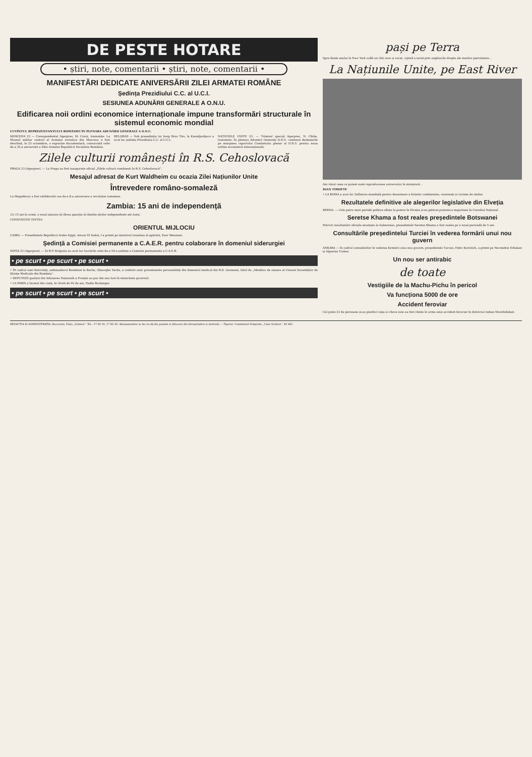DE PESTE HOTARE
• știri, note, comentarii • știri, note, comentarii •
MANIFESTĂRI DEDICATE ANIVERSĂRII ZILEI ARMATEI ROMÂNE
Ședința Prezidiului C.C. al U.C.I.
SESIUNEA ADUNĂRII GENERALE A O.N.U.
Edificarea noii ordini economice internaționale impune transformări structurale în sistemul economic mondial
CUVÎNTUL REPREZENTANTULUI ROMÂNIEI ÎN PLENARA ADUNĂRII GENERALE A O.N.U.
MOSCOVA 23 — Corespondentul Agerpres, M. Coruț, transmite: La Muzeul militar central al Armatei sovietice din Moscova a fost deschisă, la 23 octombrie, o expoziție documentară, consacrată celei de-a 35-a aniversări a Zilei Armatei Republicii Socialiste România.
BELGRAD — Sub președinția lui Iosip Broz Tito, la Karadjordjevo a avut loc ședința Prezidiului C.C. al U.C.I.
NAȚIUNILE UNITE 23. — Trimisul special Agerpres, N. Chilie, transmite: În plenara Adunării Generale O.N.U. continuă dezbaterile pe marginea raportului Comitetului plenar al O.N.U. pentru noua ordine economică internațională.
Zilele culturii românești în R.S. Cehoslovacă
PRAGA 23 (Agerpres). — La Praga au fost inaugurate oficial „Zilele culturii românești în R.S. Cehoslovacă”.
Mesajul adresat de Kurt Waldheim cu ocazia Zilei Națiunilor Unite
Întrevedere româno-somaleză
La Mogadiscio a fost sărbătorită cea de-a X-a aniversare a revoluției somaleze.
Zambia: 15 ani de independență
Cu 15 ani în urmă, o nouă națiune își făcea apariția în familia țărilor independente ale lumii.
CONSTANTIN ȚINTEA
ORIENTUL MIJLOCIU
CAIRO. — Președintele Republicii Arabe Egipt, Anwar El Sadat, l-a primit pe ministrul israelian al apărării, Ezer Weizman.
Ședință a Comisiei permanente a C.A.E.R. pentru colaborare în domeniul siderurgiei
SOFIA 23 (Agerpres). — În R.P. Bulgaria au avut loc lucrările celei de-a 54-a ședințe a Comisiei permanente a C.A.E.R.
• pe scurt • pe scurt • pe scurt •
• ÎN cadrul unei festivități, ambasadorul României la Berlin, Gheorghe Tache, a conferit unor proeminente personalități din domeniul medical din R.D. Germană, titlul de „Membru de onoare al Uniunii Societăților de Științe Medicale din România”.
• DEPUTAȚII gauliști din Adunarea Națională a Franței au pus din nou luni în minoritate guvernul.
• LA PARIS a încetat din viață, în vîrstă de 92 de ani, Nadia Boulanger.
• pe scurt • pe scurt • pe scurt •
pași pe Terra
Spre finele anului la New York suflă un vînt rece și uscat, vijiind a iarnă prin unghiurile drepte ale marilor patrulatere...
La Națiunile Unite, pe East River
Am văzut ceea ce putem numi reproducerea universului în miniatură...
IOAN TIMOFTE
• LA ROMA a avut loc întîlnirea mondială pentru dezarmare a forțelor combatante, rezistenți și victime de război.
Rezultatele definitive ale alegerilor legislative din Elveția
BERNA. — Cele patru mari partide politice aflate la putere în Elveția și-au păstrat puternica majoritate în Consiliul Național.
Seretse Khama a fost reales președintele Botswanei
Potrivit rezultatelor oficiale anunțate la Gaberones, președintele Seretse Khama a fost reales pe o nouă perioadă de 5 ani.
Consultările președintelui Turciei în vederea formării unui nou guvern
ANKARA — În cadrul consultărilor în vederea formării unui nou guvern, președintele Turciei, Fahri Korütürk, a primit pe Necmettin Erbakan și Alpaslan Turkes.
Un nou ser antirabic
de toate
Vestigiile de la Machu-Pichu în pericol
Va funcționa 5000 de ore
Accident feroviar
Cel puțin 23 de persoane și-au pierdut viața și cîteva sute au fost rănite în urma unui accident feroviar în districtul indian Murshidabad.
REDACȚIA ȘI ADMINISTRAȚIA: București, Piața „Scînteii”. Tel.: 17 60 10, 17 60 20. Abonamentele se fac la oficiile poștale și difuzorii din întreprinderi și instituții — Tiparul: Combinatul Poligrafic „Casa Scînteii”. 40 362